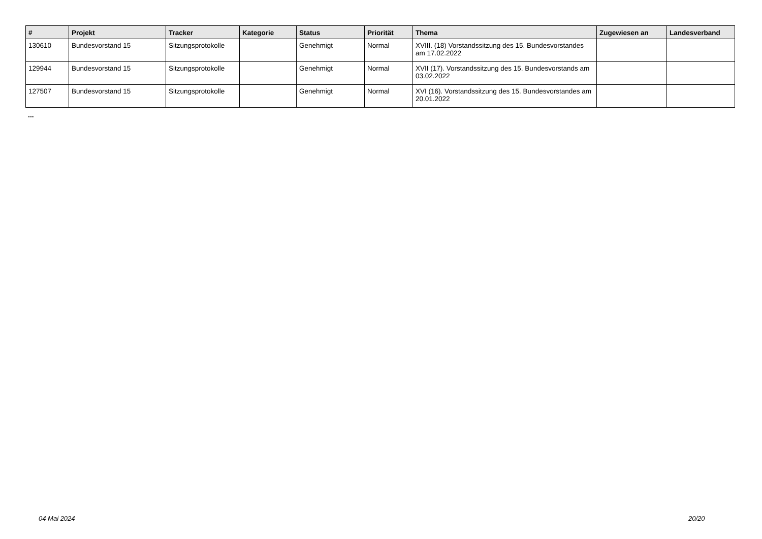| # | Projekt | Tracker | Kategorie | Status | Priorität | Thema | Zugewiesen an | Landesverband |
| --- | --- | --- | --- | --- | --- | --- | --- | --- |
| 130610 | Bundesvorstand 15 | Sitzungsprotokolle | | Genehmigt | Normal | XVIII. (18) Vorstandssitzung des 15. Bundesvorstandes am 17.02.2022 | | |
| 129944 | Bundesvorstand 15 | Sitzungsprotokolle | | Genehmigt | Normal | XVII (17). Vorstandssitzung des 15. Bundesvorstands am 03.02.2022 | | |
| 127507 | Bundesvorstand 15 | Sitzungsprotokolle | | Genehmigt | Normal | XVI (16). Vorstandssitzung des 15. Bundesvorstandes am 20.01.2022 | | |
...
04 Mai 2024 20/20